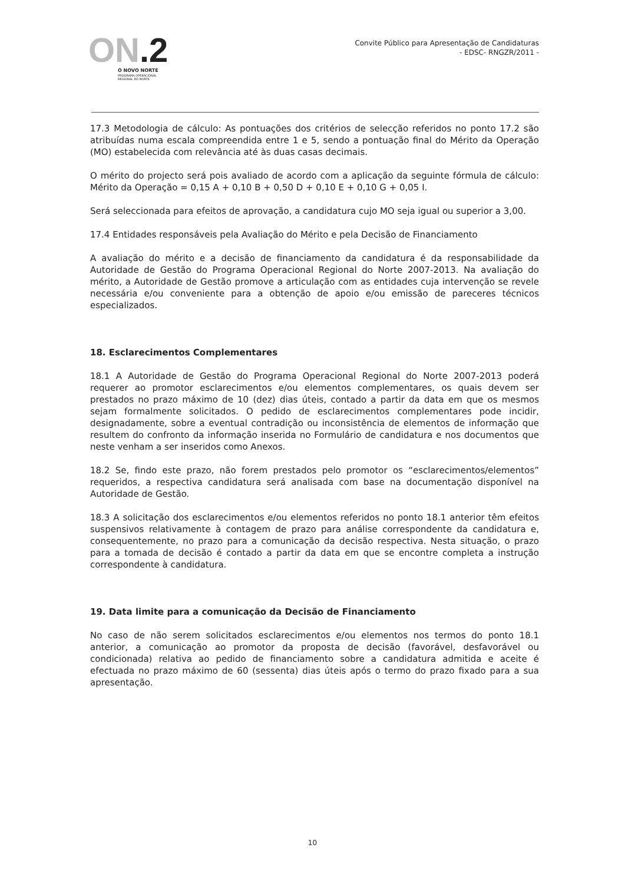ON.2
O NOVO NORTE
PROGRAMA OPERACIONAL
REGIONAL DO NORTE
Convite Público para Apresentação de Candidaturas
- EDSC- RNGZR/2011 -
17.3 Metodologia de cálculo: As pontuações dos critérios de selecção referidos no ponto 17.2 são atribuídas numa escala compreendida entre 1 e 5, sendo a pontuação final do Mérito da Operação (MO) estabelecida com relevância até às duas casas decimais.
O mérito do projecto será pois avaliado de acordo com a aplicação da seguinte fórmula de cálculo: Mérito da Operação = 0,15 A + 0,10 B + 0,50 D + 0,10 E + 0,10 G + 0,05 I.
Será seleccionada para efeitos de aprovação, a candidatura cujo MO seja igual ou superior a 3,00.
17.4 Entidades responsáveis pela Avaliação do Mérito e pela Decisão de Financiamento
A avaliação do mérito e a decisão de financiamento da candidatura é da responsabilidade da Autoridade de Gestão do Programa Operacional Regional do Norte 2007-2013. Na avaliação do mérito, a Autoridade de Gestão promove a articulação com as entidades cuja intervenção se revele necessária e/ou conveniente para a obtenção de apoio e/ou emissão de pareceres técnicos especializados.
18. Esclarecimentos Complementares
18.1 A Autoridade de Gestão do Programa Operacional Regional do Norte 2007-2013 poderá requerer ao promotor esclarecimentos e/ou elementos complementares, os quais devem ser prestados no prazo máximo de 10 (dez) dias úteis, contado a partir da data em que os mesmos sejam formalmente solicitados. O pedido de esclarecimentos complementares pode incidir, designadamente, sobre a eventual contradição ou inconsistência de elementos de informação que resultem do confronto da informação inserida no Formulário de candidatura e nos documentos que neste venham a ser inseridos como Anexos.
18.2 Se, findo este prazo, não forem prestados pelo promotor os “esclarecimentos/elementos” requeridos, a respectiva candidatura será analisada com base na documentação disponível na Autoridade de Gestão.
18.3 A solicitação dos esclarecimentos e/ou elementos referidos no ponto 18.1 anterior têm efeitos suspensivos relativamente à contagem de prazo para análise correspondente da candidatura e, consequentemente, no prazo para a comunicação da decisão respectiva. Nesta situação, o prazo para a tomada de decisão é contado a partir da data em que se encontre completa a instrução correspondente à candidatura.
19. Data limite para a comunicação da Decisão de Financiamento
No caso de não serem solicitados esclarecimentos e/ou elementos nos termos do ponto 18.1 anterior, a comunicação ao promotor da proposta de decisão (favorável, desfavorável ou condicionada) relativa ao pedido de financiamento sobre a candidatura admitida e aceite é efectuada no prazo máximo de 60 (sessenta) dias úteis após o termo do prazo fixado para a sua apresentação.
10